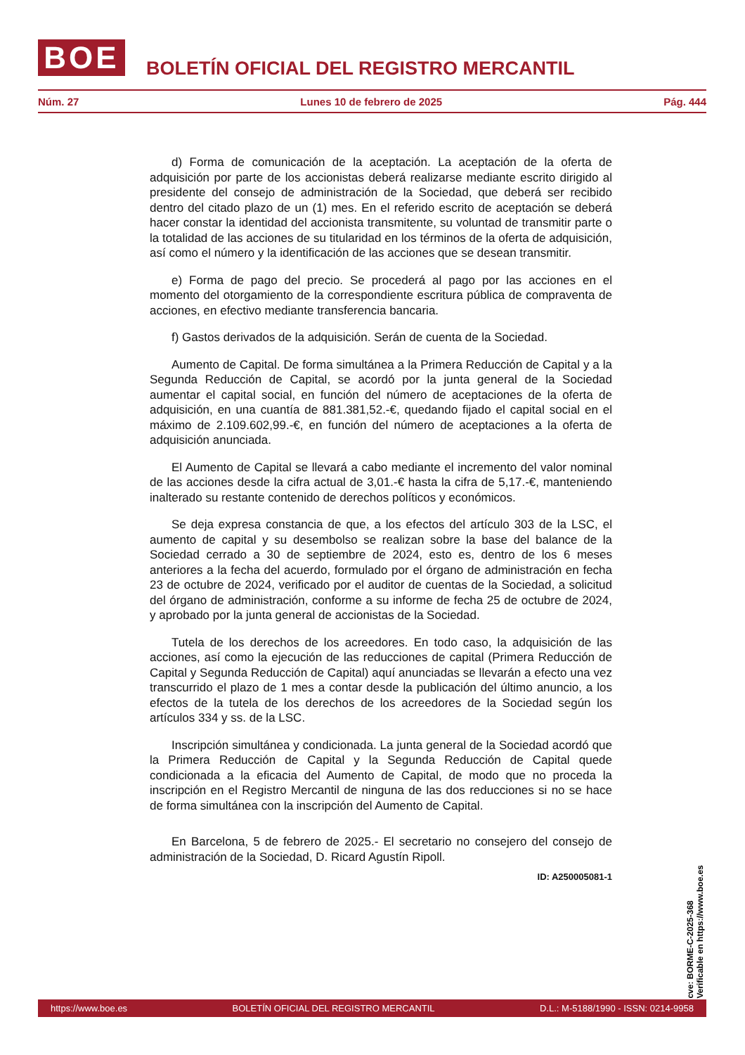BOE
BOLETÍN OFICIAL DEL REGISTRO MERCANTIL
Núm. 27 Lunes 10 de febrero de 2025 Pág. 444
d) Forma de comunicación de la aceptación. La aceptación de la oferta de adquisición por parte de los accionistas deberá realizarse mediante escrito dirigido al presidente del consejo de administración de la Sociedad, que deberá ser recibido dentro del citado plazo de un (1) mes. En el referido escrito de aceptación se deberá hacer constar la identidad del accionista transmitente, su voluntad de transmitir parte o la totalidad de las acciones de su titularidad en los términos de la oferta de adquisición, así como el número y la identificación de las acciones que se desean transmitir.
e) Forma de pago del precio. Se procederá al pago por las acciones en el momento del otorgamiento de la correspondiente escritura pública de compraventa de acciones, en efectivo mediante transferencia bancaria.
f) Gastos derivados de la adquisición. Serán de cuenta de la Sociedad.
Aumento de Capital. De forma simultánea a la Primera Reducción de Capital y a la Segunda Reducción de Capital, se acordó por la junta general de la Sociedad aumentar el capital social, en función del número de aceptaciones de la oferta de adquisición, en una cuantía de 881.381,52.-€, quedando fijado el capital social en el máximo de 2.109.602,99.-€, en función del número de aceptaciones a la oferta de adquisición anunciada.
El Aumento de Capital se llevará a cabo mediante el incremento del valor nominal de las acciones desde la cifra actual de 3,01.-€ hasta la cifra de 5,17.-€, manteniendo inalterado su restante contenido de derechos políticos y económicos.
Se deja expresa constancia de que, a los efectos del artículo 303 de la LSC, el aumento de capital y su desembolso se realizan sobre la base del balance de la Sociedad cerrado a 30 de septiembre de 2024, esto es, dentro de los 6 meses anteriores a la fecha del acuerdo, formulado por el órgano de administración en fecha 23 de octubre de 2024, verificado por el auditor de cuentas de la Sociedad, a solicitud del órgano de administración, conforme a su informe de fecha 25 de octubre de 2024, y aprobado por la junta general de accionistas de la Sociedad.
Tutela de los derechos de los acreedores. En todo caso, la adquisición de las acciones, así como la ejecución de las reducciones de capital (Primera Reducción de Capital y Segunda Reducción de Capital) aquí anunciadas se llevarán a efecto una vez transcurrido el plazo de 1 mes a contar desde la publicación del último anuncio, a los efectos de la tutela de los derechos de los acreedores de la Sociedad según los artículos 334 y ss. de la LSC.
Inscripción simultánea y condicionada. La junta general de la Sociedad acordó que la Primera Reducción de Capital y la Segunda Reducción de Capital quede condicionada a la eficacia del Aumento de Capital, de modo que no proceda la inscripción en el Registro Mercantil de ninguna de las dos reducciones si no se hace de forma simultánea con la inscripción del Aumento de Capital.
En Barcelona, 5 de febrero de 2025.- El secretario no consejero del consejo de administración de la Sociedad, D. Ricard Agustín Ripoll.
ID: A250005081-1
cve: BORME-C-2025-368
Verificable en https://www.boe.es
https://www.boe.es BOLETÍN OFICIAL DEL REGISTRO MERCANTIL D.L.: M-5188/1990 - ISSN: 0214-9958